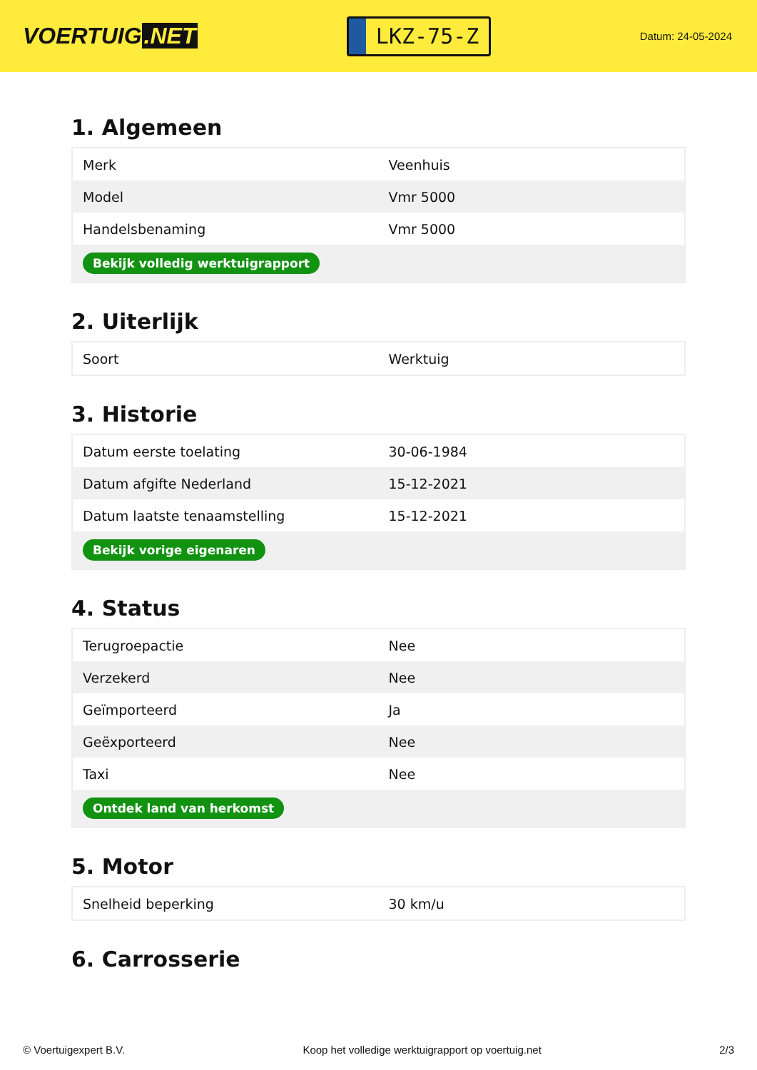VOERTUIG.NET
LKZ-75-Z
Datum: 24-05-2024
1. Algemeen
| Merk | Veenhuis |
| Model | Vmr 5000 |
| Handelsbenaming | Vmr 5000 |
| Bekijk volledig werktuigrapport | |
2. Uiterlijk
| Soort | Werktuig |
3. Historie
| Datum eerste toelating | 30-06-1984 |
| Datum afgifte Nederland | 15-12-2021 |
| Datum laatste tenaamstelling | 15-12-2021 |
| Bekijk vorige eigenaren | |
4. Status
| Terugroepactie | Nee |
| Verzekerd | Nee |
| Geïmporteerd | Ja |
| Geëxporteerd | Nee |
| Taxi | Nee |
| Ontdek land van herkomst | |
5. Motor
| Snelheid beperking | 30 km/u |
6. Carrosserie
© Voertuigexpert B.V. Koop het volledige werktuigrapport op voertuig.net 2/3